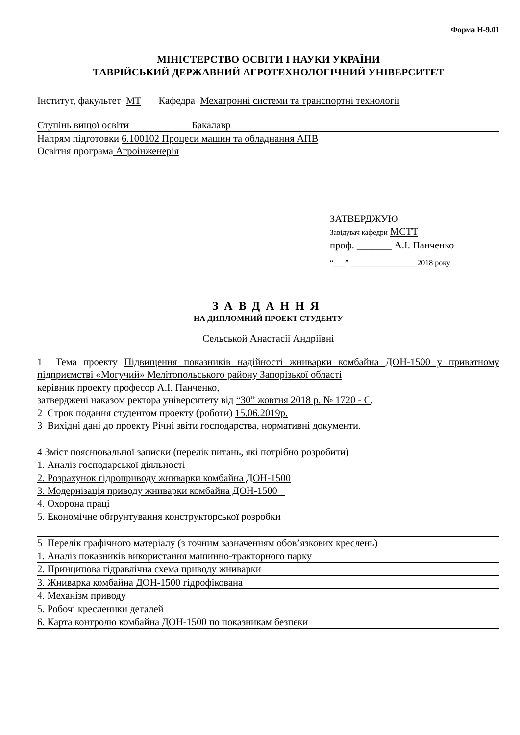Форма Н-9.01
МІНІСТЕРСТВО ОСВІТИ І НАУКИ УКРАЇНИ
ТАВРІЙСЬКИЙ ДЕРЖАВНИЙ АГРОТЕХНОЛОГІЧНИЙ УНІВЕРСИТЕТ
Інститут, факультет МТ Кафедра Мехатронні системи та транспортні технології
Ступінь вищої освіти Бакалавр
Напрям підготовки 6.100102 Процеси машин та обладнання АПВ
Освітня програма Агроінженерія
ЗАТВЕРДЖУЮ
Завідувач кафедри МСТТ
проф. _______ А.І. Панченко
“___” _________________2018 року
ЗАВДАННЯ
НА ДИПЛОМНИЙ ПРОЕКТ СТУДЕНТУ
Сельськой Анастасії Андріївні
1 Тема проекту Підвищення показників надійності жниварки комбайна ДОН-1500 у приватному підприємстві «Могучий» Мелітопольського району Запорізької області
керівник проекту професор А.І. Панченко,
затверджені наказом ректора університету від “30” жовтня 2018 р. № 1720 - С.
2 Строк подання студентом проекту (роботи) 15.06.2019р.
3 Вихідні дані до проекту Річні звіти господарства, нормативні документи.
4 Зміст пояснювальної записки (перелік питань, які потрібно розробити)
1. Аналіз господарської діяльності
2. Розрахунок гідроприводу жниварки комбайна ДОН-1500
3. Модернізація приводу жниварки комбайна ДОН-1500
4. Охорона праці
5. Економічне обґрунтування конструкторської розробки
5 Перелік графічного матеріалу (з точним зазначенням обов’язкових креслень)
1. Аналіз показників використання машинно-тракторного парку
2. Принципова гідравлічна схема приводу жниварки
3. Жниварка комбайна ДОН-1500 гідрофікована
4. Механізм приводу
5. Робочі кресленики деталей
6. Карта контролю комбайна ДОН-1500 по показникам безпеки